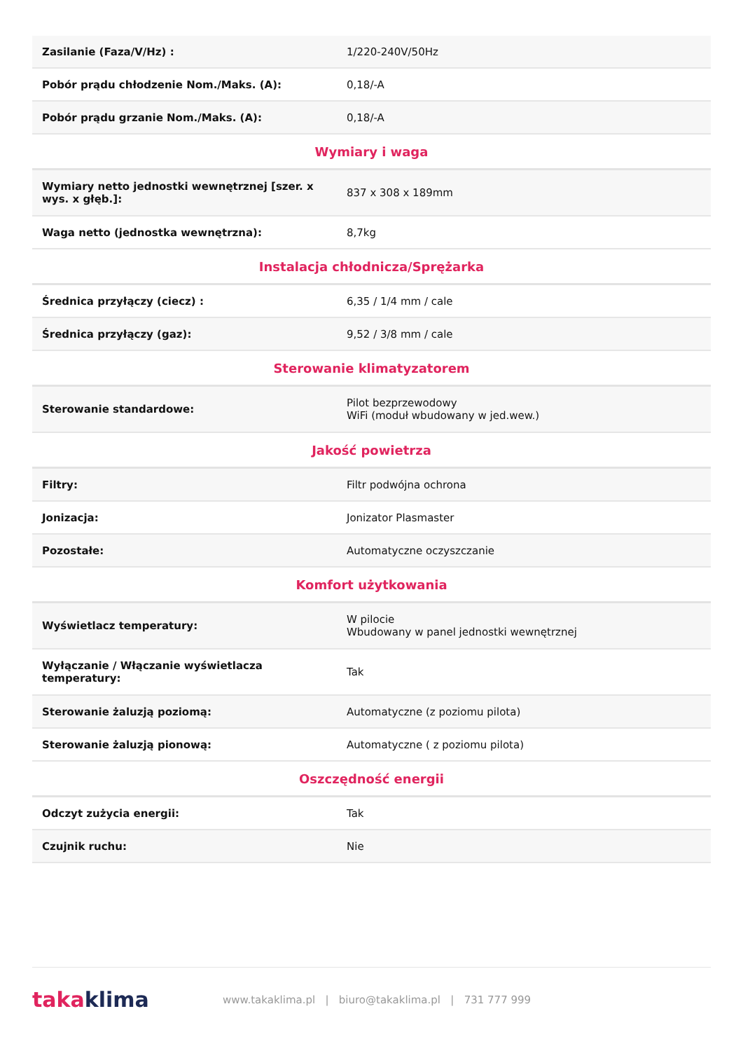| Zasilanie (Faza/V/Hz) : | 1/220-240V/50Hz |
| Pobór prądu chłodzenie Nom./Maks. (A): | 0,18/-A |
| Pobór prądu grzanie Nom./Maks. (A): | 0,18/-A |
| Wymiary i waga | |
| Wymiary netto jednostki wewnętrznej [szer. x wys. x głęb.]: | 837 x 308 x 189mm |
| Waga netto (jednostka wewnętrzna): | 8,7kg |
| Instalacja chłodnicza/Sprężarka | |
| Średnica przyłączy (ciecz) : | 6,35 / 1/4 mm / cale |
| Średnica przyłączy (gaz): | 9,52 / 3/8 mm / cale |
| Sterowanie klimatyzatorem | |
| Sterowanie standardowe: | Pilot bezprzewodowy WiFi (moduł wbudowany w jed.wew.) |
| Jakość powietrza | |
| Filtry: | Filtr podwójna ochrona |
| Jonizacja: | Jonizator Plasmaster |
| Pozostałe: | Automatyczne oczyszczanie |
| Komfort użytkowania | |
| Wyświetlacz temperatury: | W pilocie Wbudowany w panel jednostki wewnętrznej |
| Wyłączanie / Włączanie wyświetlacza temperatury: | Tak |
| Sterowanie żaluzją poziomą: | Automatyczne (z poziomu pilota) |
| Sterowanie żaluzją pionową: | Automatyczne ( z poziomu pilota) |
| Oszczędność energii | |
| Odczyt zużycia energii: | Tak |
| Czujnik ruchu: | Nie |
taka klima
www.takaklima.pl | biuro@takaklima.pl | 731 777 999